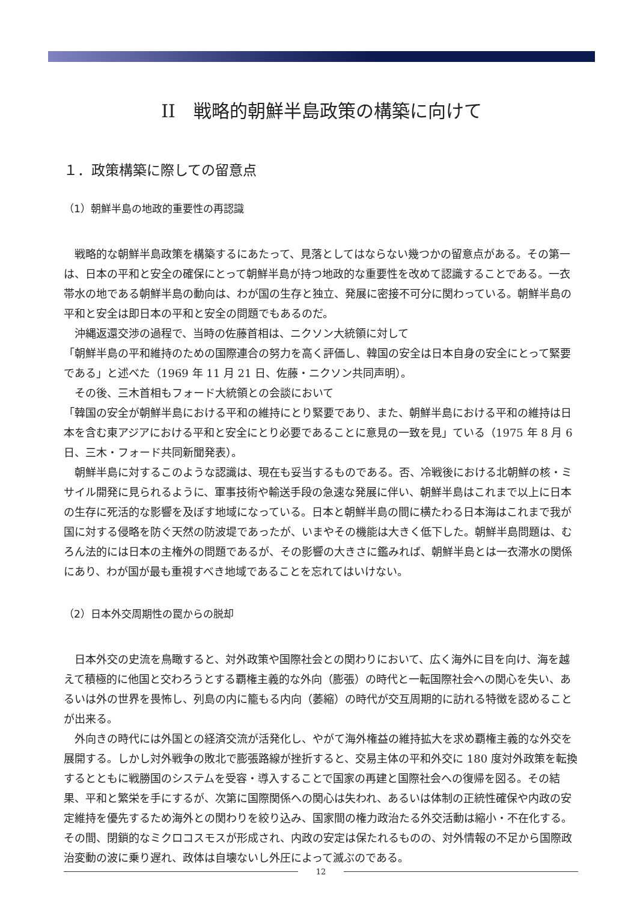II　戦略的朝鮮半島政策の構築に向けて
１．政策構築に際しての留意点
（1）朝鮮半島の地政的重要性の再認識
　戦略的な朝鮮半島政策を構築するにあたって、見落としてはならない幾つかの留意点がある。その第一は、日本の平和と安全の確保にとって朝鮮半島が持つ地政的な重要性を改めて認識することである。一衣帯水の地である朝鮮半島の動向は、わが国の生存と独立、発展に密接不可分に関わっている。朝鮮半島の平和と安全は即日本の平和と安全の問題でもあるのだ。
　沖縄返還交渉の過程で、当時の佐藤首相は、ニクソン大統領に対して
「朝鮮半島の平和維持のための国際連合の努力を高く評価し、韓国の安全は日本自身の安全にとって緊要である」と述べた（1969 年 11 月 21 日、佐藤・ニクソン共同声明）。
　その後、三木首相もフォード大統領との会談において
「韓国の安全が朝鮮半島における平和の維持にとり緊要であり、また、朝鮮半島における平和の維持は日本を含む東アジアにおける平和と安全にとり必要であることに意見の一致を見」ている（1975 年 8 月 6 日、三木・フォード共同新聞発表）。
　朝鮮半島に対するこのような認識は、現在も妥当するものである。否、冷戦後における北朝鮮の核・ミサイル開発に見られるように、軍事技術や輸送手段の急速な発展に伴い、朝鮮半島はこれまで以上に日本の生存に死活的な影響を及ぼす地域になっている。日本と朝鮮半島の間に横たわる日本海はこれまで我が国に対する侵略を防ぐ天然の防波堤であったが、いまやその機能は大きく低下した。朝鮮半島問題は、むろん法的には日本の主権外の問題であるが、その影響の大きさに鑑みれば、朝鮮半島とは一衣滞水の関係にあり、わが国が最も重視すべき地域であることを忘れてはいけない。
（2）日本外交周期性の罠からの脱却
　日本外交の史流を鳥瞰すると、対外政策や国際社会との関わりにおいて、広く海外に目を向け、海を越えて積極的に他国と交わろうとする覇権主義的な外向（膨張）の時代と一転国際社会への関心を失い、あるいは外の世界を畏怖し、列島の内に籠もる内向（萎縮）の時代が交互周期的に訪れる特徴を認めることが出来る。
　外向きの時代には外国との経済交流が活発化し、やがて海外権益の維持拡大を求め覇権主義的な外交を展開する。しかし対外戦争の敗北で膨張路線が挫折すると、交易主体の平和外交に 180 度対外政策を転換するとともに戦勝国のシステムを受容・導入することで国家の再建と国際社会への復帰を図る。その結果、平和と繁栄を手にするが、次第に国際関係への関心は失われ、あるいは体制の正統性確保や内政の安定維持を優先するため海外との関わりを絞り込み、国家間の権力政治たる外交活動は縮小・不在化する。その間、閉鎖的なミクロコスモスが形成され、内政の安定は保たれるものの、対外情報の不足から国際政治変動の波に乗り遅れ、政体は自壊ないし外圧によって滅ぶのである。
12